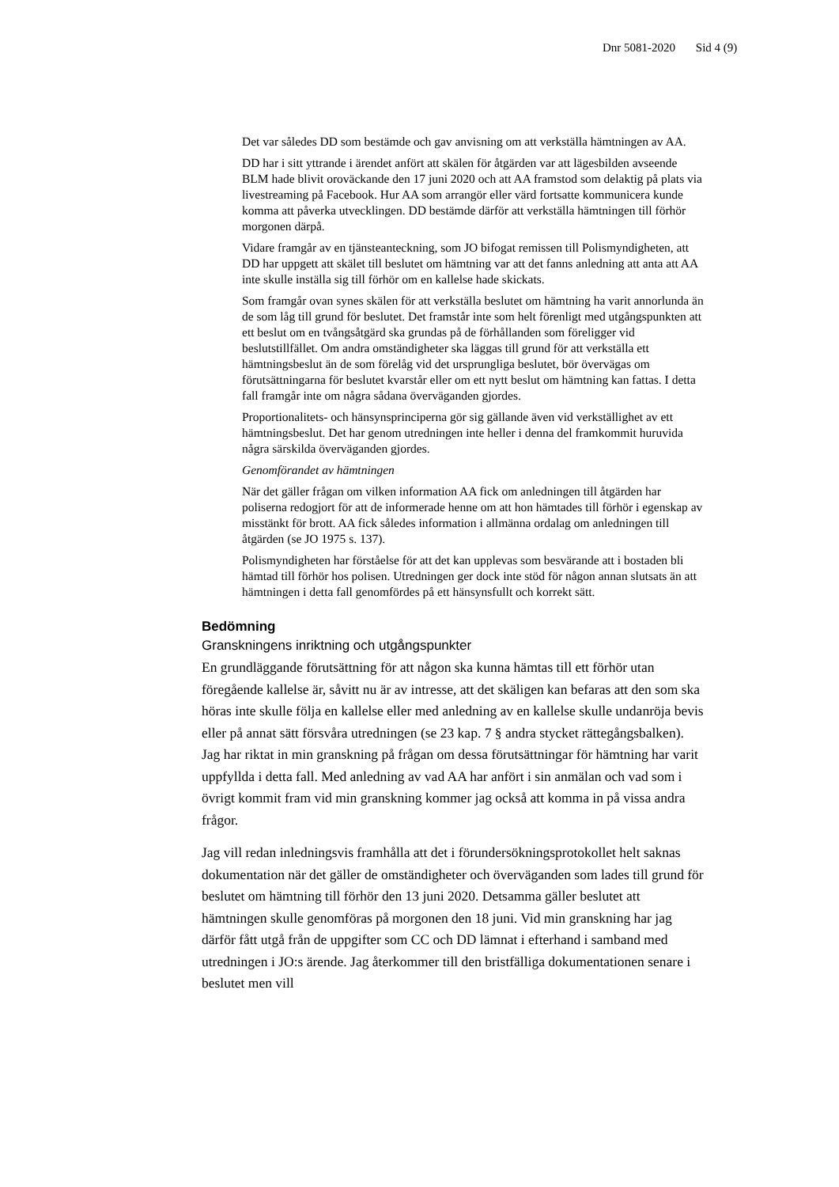Dnr 5081-2020 Sid 4 (9)
Det var således DD som bestämde och gav anvisning om att verkställa hämtningen av AA.
DD har i sitt yttrande i ärendet anfört att skälen för åtgärden var att lägesbilden avseende BLM hade blivit oroväckande den 17 juni 2020 och att AA framstod som delaktig på plats via livestreaming på Facebook. Hur AA som arrangör eller värd fortsatte kommunicera kunde komma att påverka utvecklingen. DD bestämde därför att verkställa hämtningen till förhör morgonen därpå.
Vidare framgår av en tjänsteanteckning, som JO bifogat remissen till Polismyndigheten, att DD har uppgett att skälet till beslutet om hämtning var att det fanns anledning att anta att AA inte skulle inställa sig till förhör om en kallelse hade skickats.
Som framgår ovan synes skälen för att verkställa beslutet om hämtning ha varit annorlunda än de som låg till grund för beslutet. Det framstår inte som helt förenligt med utgångspunkten att ett beslut om en tvångsåtgärd ska grundas på de förhållanden som föreligger vid beslutstillfället. Om andra omständigheter ska läggas till grund för att verkställa ett hämtningsbeslut än de som förelåg vid det ursprungliga beslutet, bör övervägas om förutsättningarna för beslutet kvarstår eller om ett nytt beslut om hämtning kan fattas. I detta fall framgår inte om några sådana överväganden gjordes.
Proportionalitets- och hänsynsprinciperna gör sig gällande även vid verkställighet av ett hämtningsbeslut. Det har genom utredningen inte heller i denna del framkommit huruvida några särskilda överväganden gjordes.
Genomförandet av hämtningen
När det gäller frågan om vilken information AA fick om anledningen till åtgärden har poliserna redogjort för att de informerade henne om att hon hämtades till förhör i egenskap av misstänkt för brott. AA fick således information i allmänna ordalag om anledningen till åtgärden (se JO 1975 s. 137).
Polismyndigheten har förståelse för att det kan upplevas som besvärande att i bostaden bli hämtad till förhör hos polisen. Utredningen ger dock inte stöd för någon annan slutsats än att hämtningen i detta fall genomfördes på ett hänsynsfullt och korrekt sätt.
Bedömning
Granskningens inriktning och utgångspunkter
En grundläggande förutsättning för att någon ska kunna hämtas till ett förhör utan föregående kallelse är, såvitt nu är av intresse, att det skäligen kan befaras att den som ska höras inte skulle följa en kallelse eller med anledning av en kallelse skulle undanröja bevis eller på annat sätt försvåra utredningen (se 23 kap. 7 § andra stycket rättegångsbalken). Jag har riktat in min granskning på frågan om dessa förutsättningar för hämtning har varit uppfyllda i detta fall. Med anledning av vad AA har anfört i sin anmälan och vad som i övrigt kommit fram vid min granskning kommer jag också att komma in på vissa andra frågor.
Jag vill redan inledningsvis framhålla att det i förundersökningsprotokollet helt saknas dokumentation när det gäller de omständigheter och överväganden som lades till grund för beslutet om hämtning till förhör den 13 juni 2020. Detsamma gäller beslutet att hämtningen skulle genomföras på morgonen den 18 juni. Vid min granskning har jag därför fått utgå från de uppgifter som CC och DD lämnat i efterhand i samband med utredningen i JO:s ärende. Jag återkommer till den bristfälliga dokumentationen senare i beslutet men vill